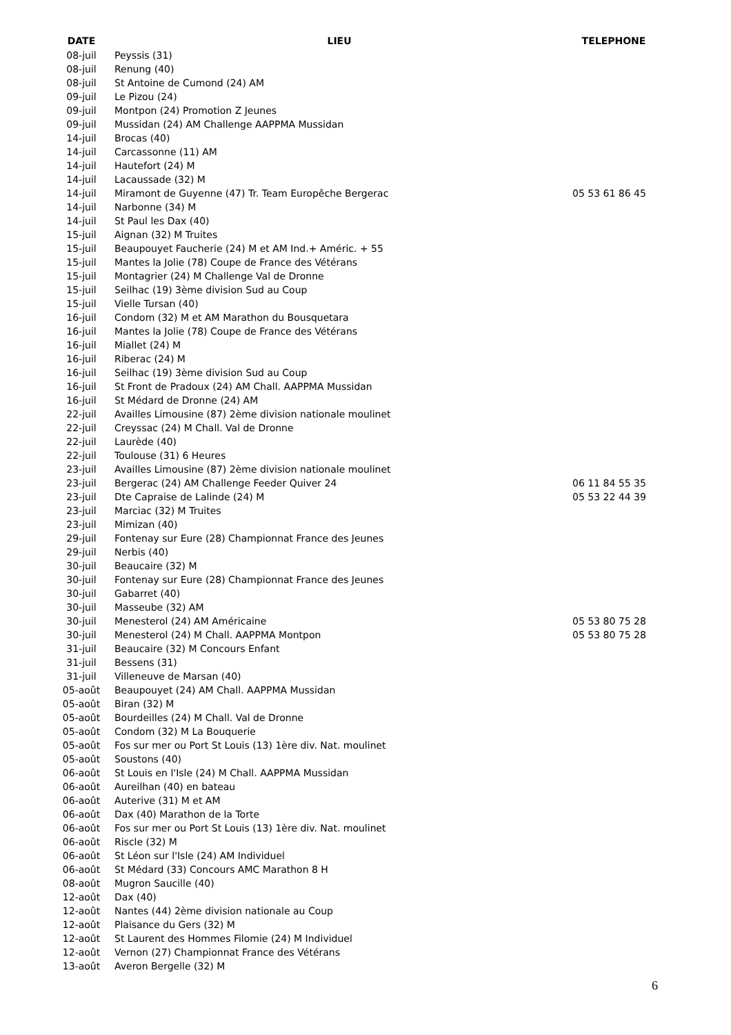| DATE | LIEU | TELEPHONE |
| --- | --- | --- |
| 08-juil | Peyssis (31) | |
| 08-juil | Renung (40) | |
| 08-juil | St Antoine de Cumond (24) AM | |
| 09-juil | Le Pizou (24) | |
| 09-juil | Montpon (24) Promotion Z Jeunes | |
| 09-juil | Mussidan (24) AM Challenge AAPPMA Mussidan | |
| 14-juil | Brocas (40) | |
| 14-juil | Carcassonne (11) AM | |
| 14-juil | Hautefort (24) M | |
| 14-juil | Lacaussade (32) M | |
| 14-juil | Miramont de Guyenne (47) Tr. Team Europêche Bergerac | 05 53 61 86 45 |
| 14-juil | Narbonne (34) M | |
| 14-juil | St Paul les Dax (40) | |
| 15-juil | Aignan (32) M Truites | |
| 15-juil | Beaupouyet Faucherie (24) M et AM Ind.+ Améric. + 55 | |
| 15-juil | Mantes la Jolie (78) Coupe de France des Vétérans | |
| 15-juil | Montagrier (24) M Challenge Val de Dronne | |
| 15-juil | Seilhac (19) 3ème division Sud au Coup | |
| 15-juil | Vielle Tursan (40) | |
| 16-juil | Condom (32) M et AM Marathon du Bousquetara | |
| 16-juil | Mantes la Jolie (78) Coupe de France des Vétérans | |
| 16-juil | Miallet (24) M | |
| 16-juil | Riberac (24) M | |
| 16-juil | Seilhac (19) 3ème division Sud au Coup | |
| 16-juil | St Front de Pradoux (24) AM Chall. AAPPMA Mussidan | |
| 16-juil | St Médard de Dronne (24) AM | |
| 22-juil | Availles Limousine (87) 2ème division nationale moulinet | |
| 22-juil | Creyssac (24) M Chall. Val de Dronne | |
| 22-juil | Laurède (40) | |
| 22-juil | Toulouse (31) 6 Heures | |
| 23-juil | Availles Limousine (87) 2ème division nationale moulinet | |
| 23-juil | Bergerac (24) AM Challenge Feeder Quiver 24 | 06 11 84 55 35 |
| 23-juil | Dte Capraise de Lalinde (24) M | 05 53 22 44 39 |
| 23-juil | Marciac (32) M Truites | |
| 23-juil | Mimizan (40) | |
| 29-juil | Fontenay sur Eure (28) Championnat France des Jeunes | |
| 29-juil | Nerbis (40) | |
| 30-juil | Beaucaire (32) M | |
| 30-juil | Fontenay sur Eure (28) Championnat France des Jeunes | |
| 30-juil | Gabarret (40) | |
| 30-juil | Masseube (32) AM | |
| 30-juil | Menesterol (24) AM Américaine | 05 53 80 75 28 |
| 30-juil | Menesterol (24) M Chall. AAPPMA Montpon | 05 53 80 75 28 |
| 31-juil | Beaucaire (32) M Concours Enfant | |
| 31-juil | Bessens (31) | |
| 31-juil | Villeneuve de Marsan (40) | |
| 05-août | Beaupouyet (24) AM Chall. AAPPMA Mussidan | |
| 05-août | Biran (32) M | |
| 05-août | Bourdeilles (24) M Chall. Val de Dronne | |
| 05-août | Condom (32) M La Bouquerie | |
| 05-août | Fos sur mer ou Port St Louis (13) 1ère div. Nat. moulinet | |
| 05-août | Soustons (40) | |
| 06-août | St Louis en l'Isle (24) M Chall. AAPPMA Mussidan | |
| 06-août | Aureilhan (40) en bateau | |
| 06-août | Auterive (31) M et AM | |
| 06-août | Dax (40) Marathon de la Torte | |
| 06-août | Fos sur mer ou Port St Louis (13) 1ère div. Nat. moulinet | |
| 06-août | Riscle (32) M | |
| 06-août | St Léon sur l'Isle (24) AM Individuel | |
| 06-août | St Médard (33) Concours AMC Marathon 8 H | |
| 08-août | Mugron Saucille (40) | |
| 12-août | Dax (40) | |
| 12-août | Nantes (44) 2ème division nationale au Coup | |
| 12-août | Plaisance du Gers (32) M | |
| 12-août | St Laurent des Hommes Filomie (24) M Individuel | |
| 12-août | Vernon (27) Championnat France des Vétérans | |
| 13-août | Averon Bergelle (32) M | |
6